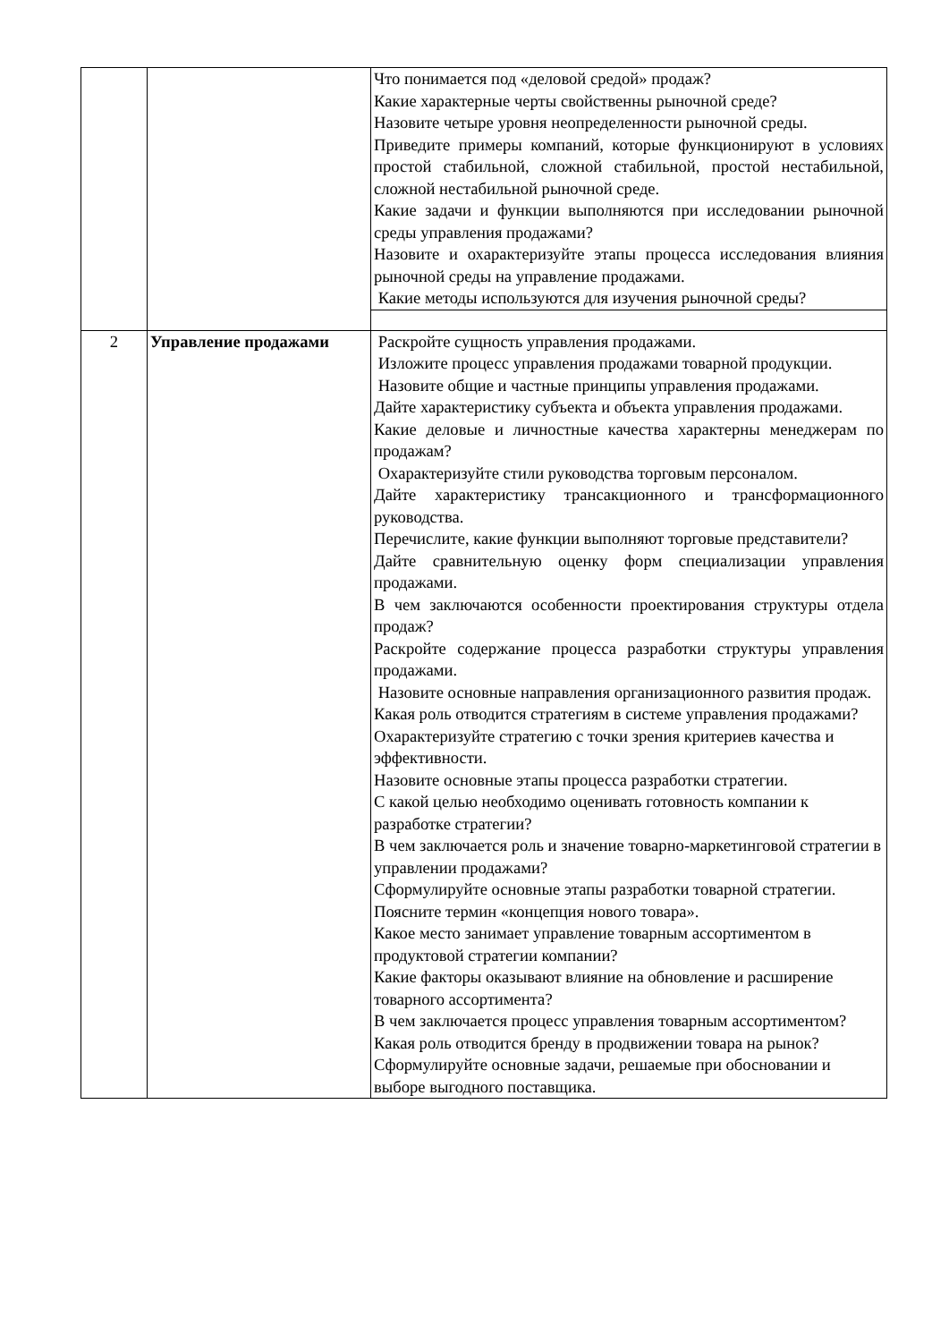| | | Что понимается под «деловой средой» продаж? Какие характерные черты свойственны рыночной среде? Назовите четыре уровня неопределенности рыночной среды. Приведите примеры компаний, которые функционируют в условиях простой стабильной, сложной стабильной, простой нестабильной, сложной нестабильной рыночной среде. Какие задачи и функции выполняются при исследовании рыночной среды управления продажами? Назовите и охарактеризуйте этапы процесса исследования влияния рыночной среды на управление продажами. Какие методы используются для изучения рыночной среды? |
| 2 | Управление продажами | Раскройте сущность управления продажами. Изложите процесс управления продажами товарной продукции. Назовите общие и частные принципы управления продажами. Дайте характеристику субъекта и объекта управления продажами. Какие деловые и личностные качества характерны менеджерам по продажам? Охарактеризуйте стили руководства торговым персоналом. Дайте характеристику трансакционного и трансформационного руководства. Перечислите, какие функции выполняют торговые представители? Дайте сравнительную оценку форм специализации управления продажами. В чем заключаются особенности проектирования структуры отдела продаж? Раскройте содержание процесса разработки структуры управления продажами. Назовите основные направления организационного развития продаж. Какая роль отводится стратегиям в системе управления продажами? Охарактеризуйте стратегию с точки зрения критериев качества и эффективности. Назовите основные этапы процесса разработки стратегии. С какой целью необходимо оценивать готовность компании к разработке стратегии? В чем заключается роль и значение товарно-маркетинговой стратегии в управлении продажами? Сформулируйте основные этапы разработки товарной стратегии. Поясните термин «концепция нового товара». Какое место занимает управление товарным ассортиментом в продуктовой стратегии компании? Какие факторы оказывают влияние на обновление и расширение товарного ассортимента? В чем заключается процесс управления товарным ассортиментом? Какая роль отводится бренду в продвижении товара на рынок? Сформулируйте основные задачи, решаемые при обосновании и выборе выгодного поставщика. |